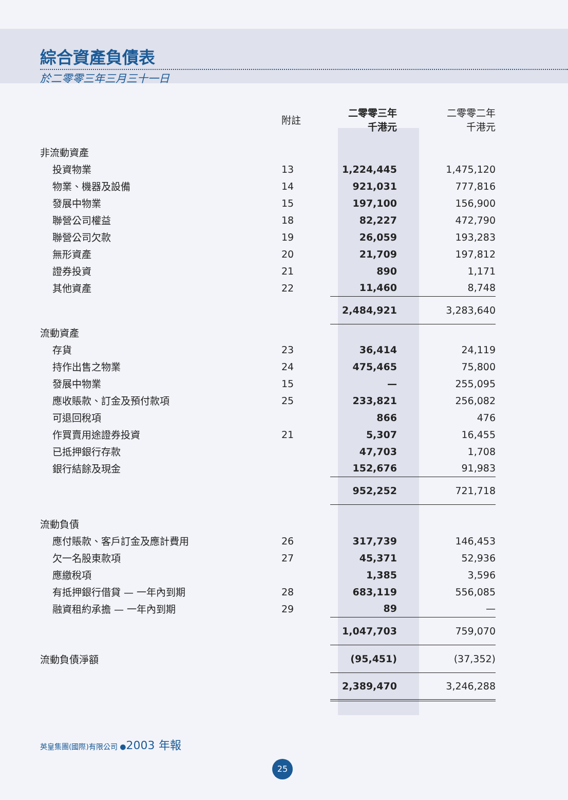綜合資產負債表
於二零零三年三月三十一日
| | 附註 | 二零零三年 千港元 | 二零零二年 千港元 |
| --- | --- | --- | --- |
| 非流動資產 | | | |
| 投資物業 | 13 | 1,224,445 | 1,475,120 |
| 物業、機器及設備 | 14 | 921,031 | 777,816 |
| 發展中物業 | 15 | 197,100 | 156,900 |
| 聯營公司權益 | 18 | 82,227 | 472,790 |
| 聯營公司欠款 | 19 | 26,059 | 193,283 |
| 無形資產 | 20 | 21,709 | 197,812 |
| 證券投資 | 21 | 890 | 1,171 |
| 其他資產 | 22 | 11,460 | 8,748 |
| | | 2,484,921 | 3,283,640 |
| 流動資產 | | | |
| 存貨 | 23 | 36,414 | 24,119 |
| 持作出售之物業 | 24 | 475,465 | 75,800 |
| 發展中物業 | 15 | — | 255,095 |
| 應收賬款、訂金及預付款項 | 25 | 233,821 | 256,082 |
| 可退回稅項 | | 866 | 476 |
| 作買賣用途證券投資 | 21 | 5,307 | 16,455 |
| 已抵押銀行存款 | | 47,703 | 1,708 |
| 銀行結餘及現金 | | 152,676 | 91,983 |
| | | 952,252 | 721,718 |
| 流動負債 | | | |
| 應付賬款、客戶訂金及應計費用 | 26 | 317,739 | 146,453 |
| 欠一名股東款項 | 27 | 45,371 | 52,936 |
| 應繳稅項 | | 1,385 | 3,596 |
| 有抵押銀行借貸 — 一年內到期 | 28 | 683,119 | 556,085 |
| 融資租約承擔 — 一年內到期 | 29 | 89 | — |
| | | 1,047,703 | 759,070 |
| 流動負債淨額 | | (95,451) | (37,352) |
| | | 2,389,470 | 3,246,288 |
英皇集團(國際)有限公司 ●2003 年報
25